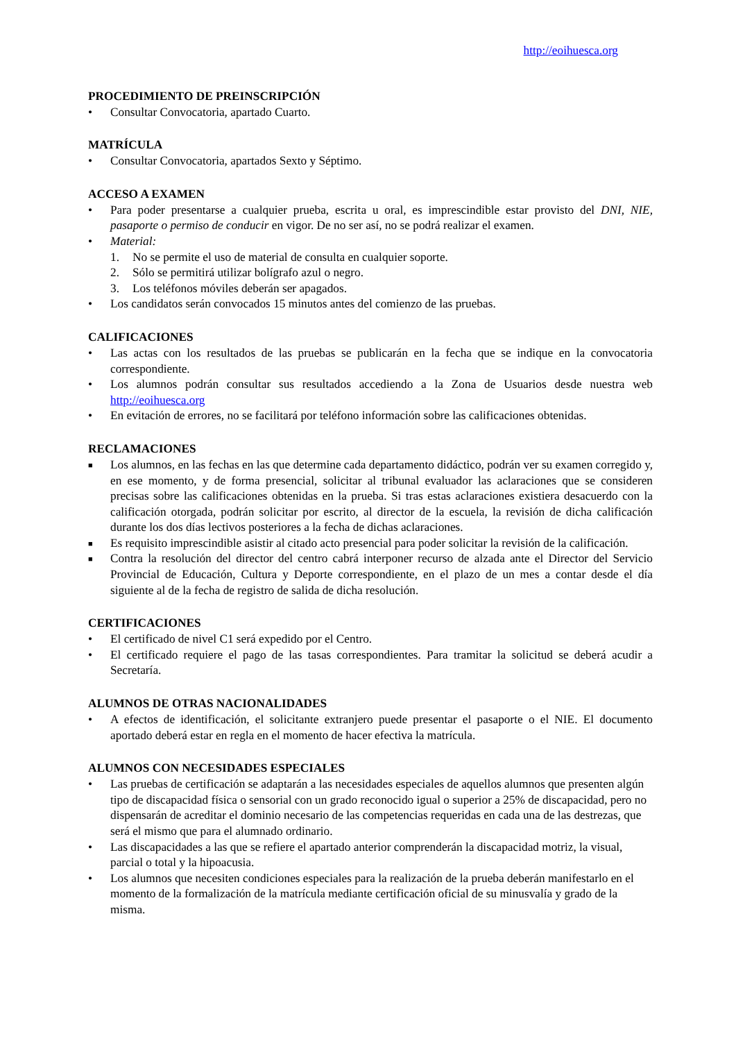http://eoihuesca.org
PROCEDIMIENTO DE PREINSCRIPCIÓN
• Consultar Convocatoria, apartado Cuarto.
MATRÍCULA
• Consultar Convocatoria, apartados Sexto y Séptimo.
ACCESO A EXAMEN
• Para poder presentarse a cualquier prueba, escrita u oral, es imprescindible estar provisto del DNI, NIE, pasaporte o permiso de conducir en vigor. De no ser así, no se podrá realizar el examen.
• Material:
1. No se permite el uso de material de consulta en cualquier soporte.
2. Sólo se permitirá utilizar bolígrafo azul o negro.
3. Los teléfonos móviles deberán ser apagados.
• Los candidatos serán convocados 15 minutos antes del comienzo de las pruebas.
CALIFICACIONES
• Las actas con los resultados de las pruebas se publicarán en la fecha que se indique en la convocatoria correspondiente.
• Los alumnos podrán consultar sus resultados accediendo a la Zona de Usuarios desde nuestra web http://eoihuesca.org
• En evitación de errores, no se facilitará por teléfono información sobre las calificaciones obtenidas.
RECLAMACIONES
■ Los alumnos, en las fechas en las que determine cada departamento didáctico, podrán ver su examen corregido y, en ese momento, y de forma presencial, solicitar al tribunal evaluador las aclaraciones que se consideren precisas sobre las calificaciones obtenidas en la prueba. Si tras estas aclaraciones existiera desacuerdo con la calificación otorgada, podrán solicitar por escrito, al director de la escuela, la revisión de dicha calificación durante los dos días lectivos posteriores a la fecha de dichas aclaraciones.
■ Es requisito imprescindible asistir al citado acto presencial para poder solicitar la revisión de la calificación.
■ Contra la resolución del director del centro cabrá interponer recurso de alzada ante el Director del Servicio Provincial de Educación, Cultura y Deporte correspondiente, en el plazo de un mes a contar desde el día siguiente al de la fecha de registro de salida de dicha resolución.
CERTIFICACIONES
• El certificado de nivel C1 será expedido por el Centro.
• El certificado requiere el pago de las tasas correspondientes. Para tramitar la solicitud se deberá acudir a Secretaría.
ALUMNOS DE OTRAS NACIONALIDADES
• A efectos de identificación, el solicitante extranjero puede presentar el pasaporte o el NIE. El documento aportado deberá estar en regla en el momento de hacer efectiva la matrícula.
ALUMNOS CON NECESIDADES ESPECIALES
• Las pruebas de certificación se adaptarán a las necesidades especiales de aquellos alumnos que presenten algún tipo de discapacidad física o sensorial con un grado reconocido igual o superior a 25% de discapacidad, pero no dispensarán de acreditar el dominio necesario de las competencias requeridas en cada una de las destrezas, que será el mismo que para el alumnado ordinario.
• Las discapacidades a las que se refiere el apartado anterior comprenderán la discapacidad motriz, la visual, parcial o total y la hipoacusia.
• Los alumnos que necesiten condiciones especiales para la realización de la prueba deberán manifestarlo en el momento de la formalización de la matrícula mediante certificación oficial de su minusvalía y grado de la misma.